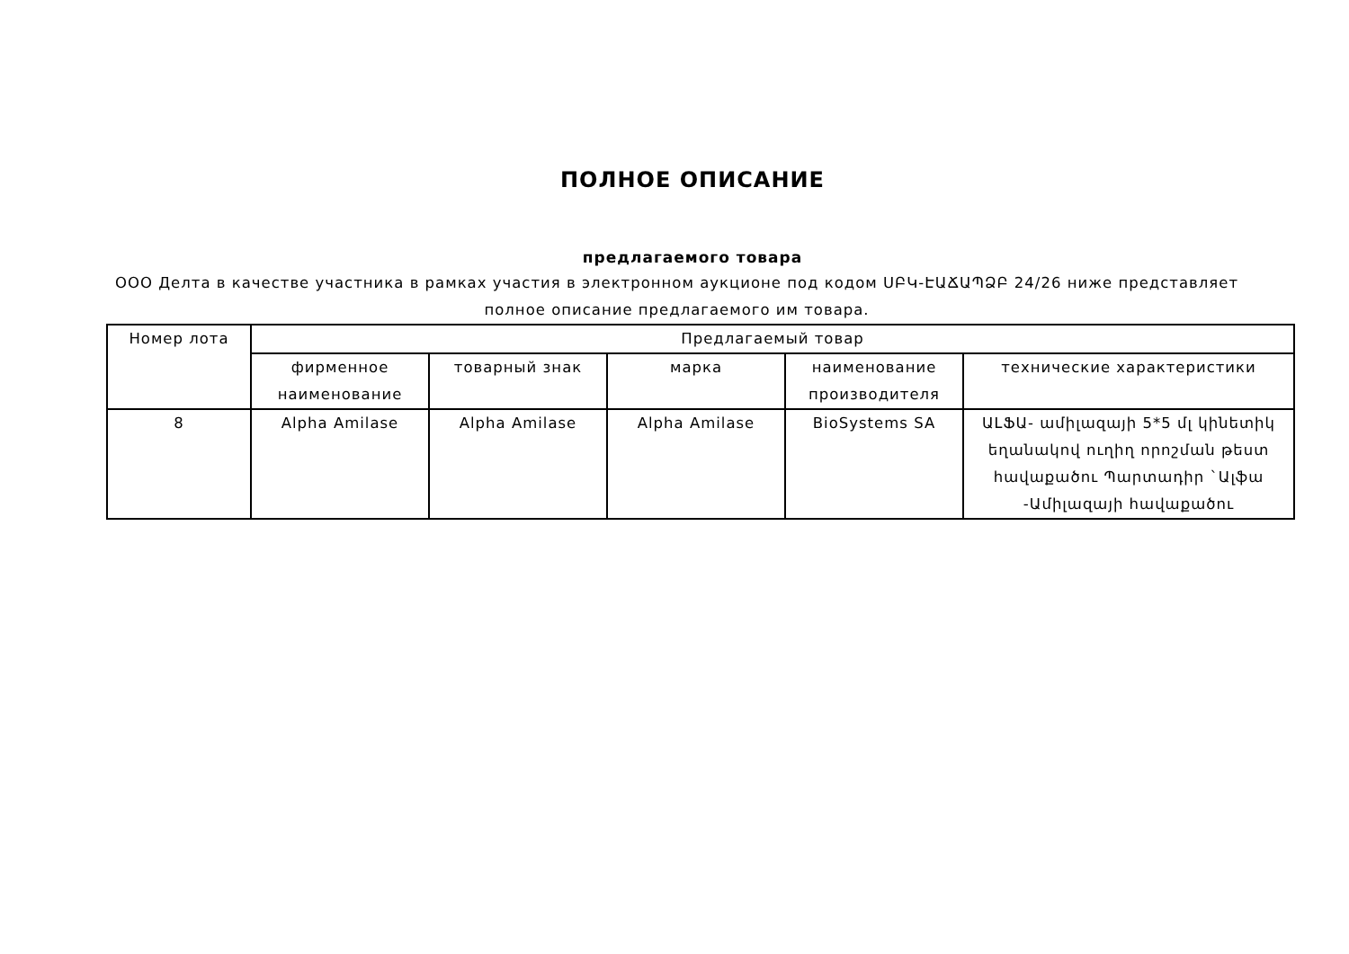ПОЛНОЕ ОПИСАНИЕ
предлагаемого товара
ООО Делта в качестве участника в рамках участия в электронном аукционе под кодом ՍԲԿ-ԷԱՃԱՊՁԲ 24/26 ниже представляет полное описание предлагаемого им товара.
| Номер лота | Предлагаемый товар | | | | |
| --- | --- | --- | --- | --- | --- |
| | фирменное наименование | товарный знак | марка | наименование производителя | технические характеристики |
| 8 | Alpha Amilase | Alpha Amilase | Alpha Amilase | BioSystems SA | ԱԼՖԱ- ամիլազայի 5*5 մլ կինետիկ եղանակով ուղիղ որոշման թեստ հավաքածու Պարտադիր `Ալֆա -Ամիլազայի հավաքածու |